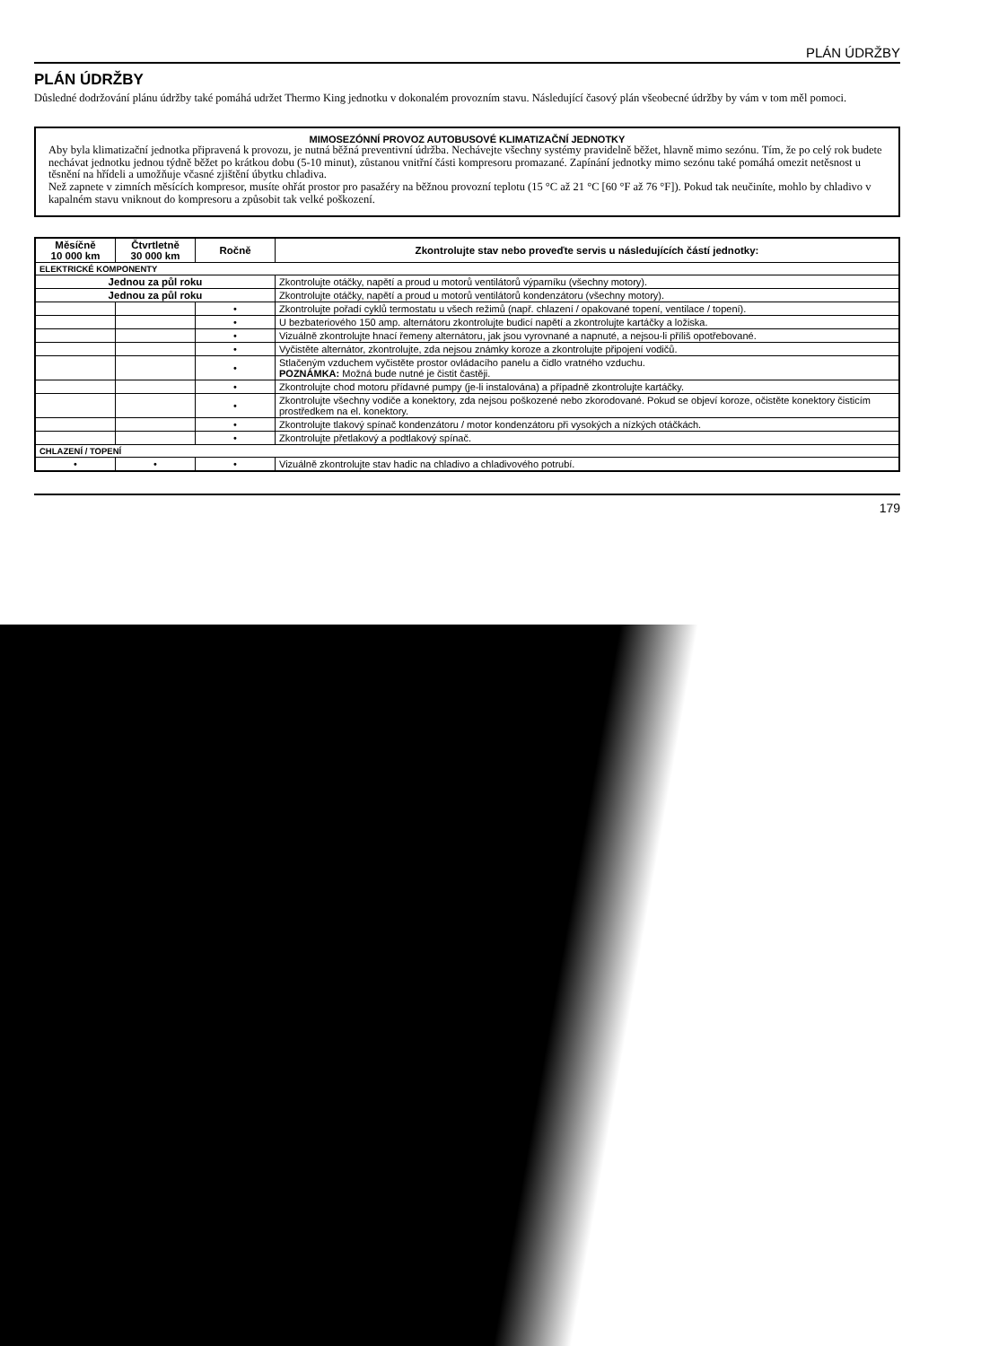PLÁN ÚDRŽBY
PLÁN ÚDRŽBY
Důsledné dodržování plánu údržby také pomáhá udržet Thermo King jednotku v dokonalém provozním stavu. Následující časový plán všeobecné údržby by vám v tom měl pomoci.
MIMOSEZÓNNÍ PROVOZ AUTOBUSOVÉ KLIMATIZAČNÍ JEDNOTKY
Aby byla klimatizační jednotka připravená k provozu, je nutná běžná preventivní údržba. Nechávejte všechny systémy pravidelně běžet, hlavně mimo sezónu. Tím, že po celý rok budete nechávat jednotku jednou týdně běžet po krátkou dobu (5-10 minut), zůstanou vnitřní části kompresoru promazané. Zapínání jednotky mimo sezónu také pomáhá omezit netěsnost u těsnění na hřídeli a umožňuje včasné zjištění úbytku chladiva.
Než zapnete v zimních měsících kompresor, musíte ohřát prostor pro pasažéry na běžnou provozní teplotu (15 °C až 21 °C [60 °F až 76 °F]). Pokud tak neučiníte, mohlo by chladivo v kapalném stavu vniknout do kompresoru a způsobit tak velké poškození.
| Měsíčně 10 000 km | Čtvrtletně 30 000 km | Ročně | Zkontrolujte stav nebo proveďte servis u následujících částí jednotky: |
| --- | --- | --- | --- |
| ELEKTRICKÉ KOMPONENTY | | | |
| Jednou za půl roku | | | Zkontrolujte otáčky, napětí a proud u motorů ventilátorů výparníku (všechny motory). |
| Jednou za půl roku | | | Zkontrolujte otáčky, napětí a proud u motorů ventilátorů kondenzátoru (všechny motory). |
| | | • | Zkontrolujte pořadí cyklů termostatu u všech režimů (např. chlazení / opakované topení, ventilace / topení). |
| | | • | U bezbateriového 150 amp. alternátoru zkontrolujte budicí napětí a zkontrolujte kartáčky a ložiska. |
| | | • | Vizuálně zkontrolujte hnací řemeny alternátoru, jak jsou vyrovnané a napnuté, a nejsou-li příliš opotřebované. |
| | | • | Vyčistěte alternátor, zkontrolujte, zda nejsou známky koroze a zkontrolujte připojení vodičů. |
| | | • | Stlačeným vzduchem vyčistěte prostor ovládacího panelu a čidlo vratného vzduchu. POZNÁMKA: Možná bude nutné je čistit častěji. |
| | | • | Zkontrolujte chod motoru přídavné pumpy (je-li instalována) a případně zkontrolujte kartáčky. |
| | | • | Zkontrolujte všechny vodiče a konektory, zda nejsou poškozené nebo zkorodované. Pokud se objeví koroze, očistěte konektory čisticím prostředkem na el. konektory. |
| | | • | Zkontrolujte tlakový spínač kondenzátoru / motor kondenzátoru při vysokých a nízkých otáčkách. |
| | | • | Zkontrolujte přetlakový a podtlakový spínač. |
| CHLAZENÍ / TOPENÍ | | | |
| • | • | • | Vizuálně zkontrolujte stav hadic na chladivo a chladivového potrubí. |
179